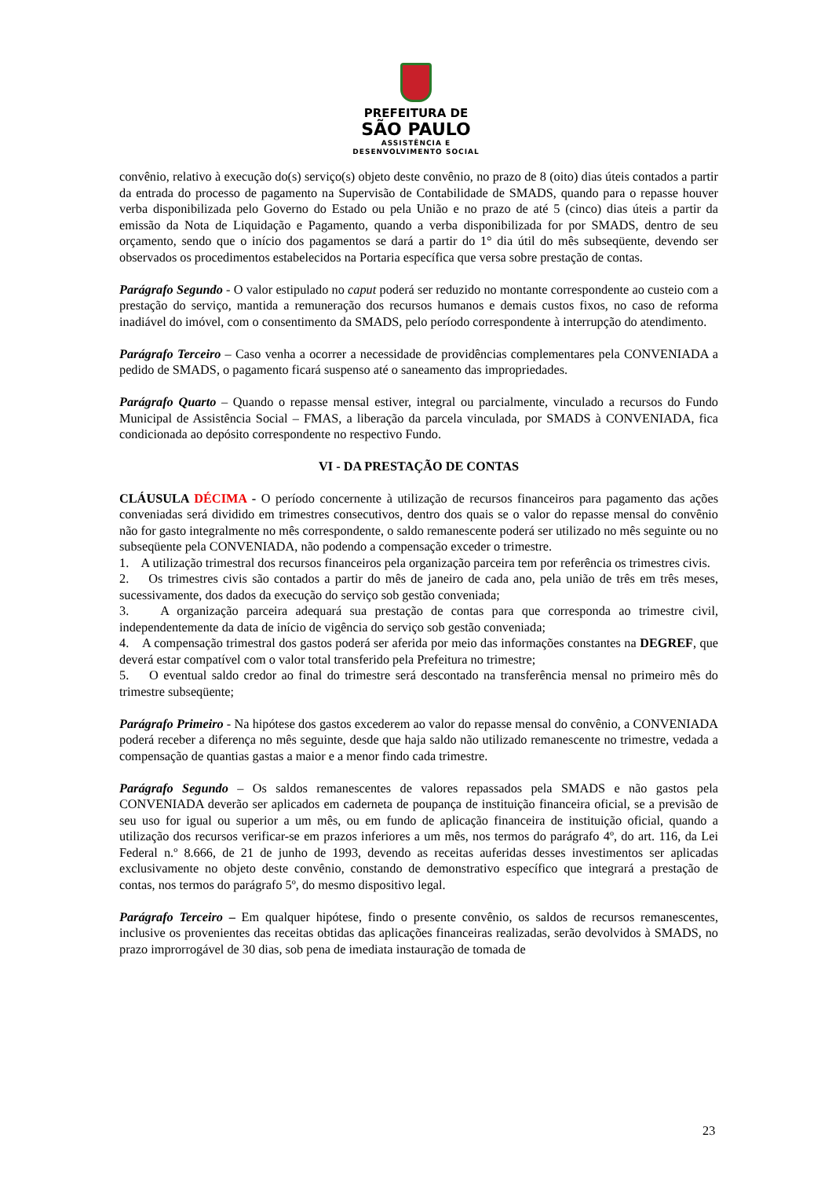PREFEITURA DE
SÃO PAULO
ASSISTÊNCIA E
DESENVOLVIMENTO SOCIAL
convênio, relativo à execução do(s) serviço(s) objeto deste convênio, no prazo de 8 (oito) dias úteis contados a partir da entrada do processo de pagamento na Supervisão de Contabilidade de SMADS, quando para o repasse houver verba disponibilizada pelo Governo do Estado ou pela União e no prazo de até 5 (cinco) dias úteis a partir da emissão da Nota de Liquidação e Pagamento, quando a verba disponibilizada for por SMADS, dentro de seu orçamento, sendo que o início dos pagamentos se dará a partir do 1° dia útil do mês subseqüente, devendo ser observados os procedimentos estabelecidos na Portaria específica que versa sobre prestação de contas.
Parágrafo Segundo - O valor estipulado no caput poderá ser reduzido no montante correspondente ao custeio com a prestação do serviço, mantida a remuneração dos recursos humanos e demais custos fixos, no caso de reforma inadiável do imóvel, com o consentimento da SMADS, pelo período correspondente à interrupção do atendimento.
Parágrafo Terceiro – Caso venha a ocorrer a necessidade de providências complementares pela CONVENIADA a pedido de SMADS, o pagamento ficará suspenso até o saneamento das impropriedades.
Parágrafo Quarto – Quando o repasse mensal estiver, integral ou parcialmente, vinculado a recursos do Fundo Municipal de Assistência Social – FMAS, a liberação da parcela vinculada, por SMADS à CONVENIADA, fica condicionada ao depósito correspondente no respectivo Fundo.
VI - DA PRESTAÇÃO DE CONTAS
CLÁUSULA DÉCIMA - O período concernente à utilização de recursos financeiros para pagamento das ações conveniadas será dividido em trimestres consecutivos, dentro dos quais se o valor do repasse mensal do convênio não for gasto integralmente no mês correspondente, o saldo remanescente poderá ser utilizado no mês seguinte ou no subseqüente pela CONVENIADA, não podendo a compensação exceder o trimestre.
1. A utilização trimestral dos recursos financeiros pela organização parceira tem por referência os trimestres civis.
2. Os trimestres civis são contados a partir do mês de janeiro de cada ano, pela união de três em três meses, sucessivamente, dos dados da execução do serviço sob gestão conveniada;
3. A organização parceira adequará sua prestação de contas para que corresponda ao trimestre civil, independentemente da data de início de vigência do serviço sob gestão conveniada;
4. A compensação trimestral dos gastos poderá ser aferida por meio das informações constantes na DEGREF, que deverá estar compatível com o valor total transferido pela Prefeitura no trimestre;
5. O eventual saldo credor ao final do trimestre será descontado na transferência mensal no primeiro mês do trimestre subseqüente;
Parágrafo Primeiro - Na hipótese dos gastos excederem ao valor do repasse mensal do convênio, a CONVENIADA poderá receber a diferença no mês seguinte, desde que haja saldo não utilizado remanescente no trimestre, vedada a compensação de quantias gastas a maior e a menor findo cada trimestre.
Parágrafo Segundo – Os saldos remanescentes de valores repassados pela SMADS e não gastos pela CONVENIADA deverão ser aplicados em caderneta de poupança de instituição financeira oficial, se a previsão de seu uso for igual ou superior a um mês, ou em fundo de aplicação financeira de instituição oficial, quando a utilização dos recursos verificar-se em prazos inferiores a um mês, nos termos do parágrafo 4º, do art. 116, da Lei Federal n.º 8.666, de 21 de junho de 1993, devendo as receitas auferidas desses investimentos ser aplicadas exclusivamente no objeto deste convênio, constando de demonstrativo específico que integrará a prestação de contas, nos termos do parágrafo 5º, do mesmo dispositivo legal.
Parágrafo Terceiro – Em qualquer hipótese, findo o presente convênio, os saldos de recursos remanescentes, inclusive os provenientes das receitas obtidas das aplicações financeiras realizadas, serão devolvidos à SMADS, no prazo improrrogável de 30 dias, sob pena de imediata instauração de tomada de
23